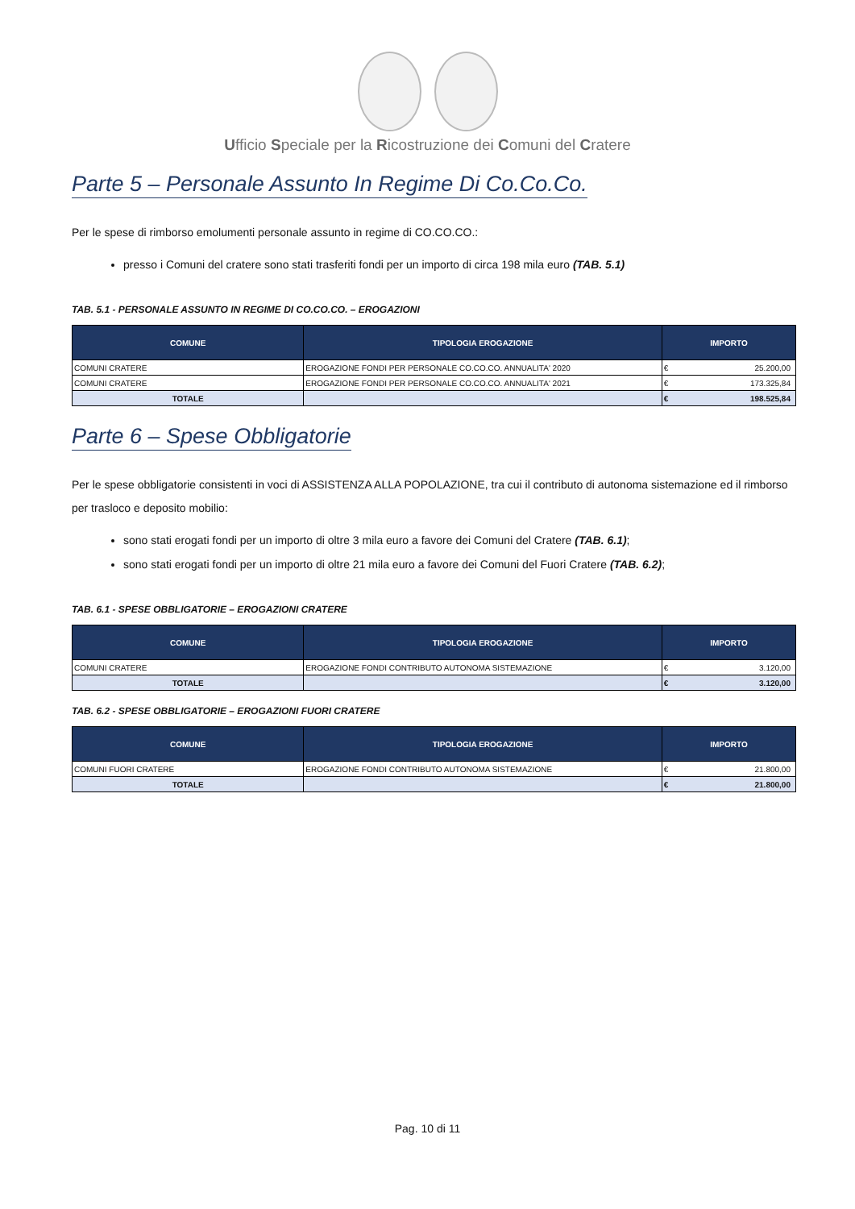Ufficio Speciale per la Ricostruzione dei Comuni del Cratere
Parte 5 – Personale Assunto In Regime Di Co.Co.Co.
Per le spese di rimborso emolumenti personale assunto in regime di CO.CO.CO.:
presso i Comuni del cratere sono stati trasferiti fondi per un importo di circa 198 mila euro (TAB. 5.1)
TAB. 5.1 - PERSONALE ASSUNTO IN REGIME DI CO.CO.CO. – EROGAZIONI
| COMUNE | TIPOLOGIA EROGAZIONE | IMPORTO | |
| --- | --- | --- | --- |
| COMUNI CRATERE | EROGAZIONE FONDI PER PERSONALE CO.CO.CO. ANNUALITA' 2020 | € | 25.200,00 |
| COMUNI CRATERE | EROGAZIONE FONDI PER PERSONALE CO.CO.CO. ANNUALITA' 2021 | € | 173.325,84 |
| TOTALE | | € | 198.525,84 |
Parte 6 – Spese Obbligatorie
Per le spese obbligatorie consistenti in voci di ASSISTENZA ALLA POPOLAZIONE, tra cui il contributo di autonoma sistemazione ed il rimborso per trasloco e deposito mobilio:
sono stati erogati fondi per un importo di oltre 3 mila euro a favore dei Comuni del Cratere (TAB. 6.1);
sono stati erogati fondi per un importo di oltre 21 mila euro a favore dei Comuni del Fuori Cratere (TAB. 6.2);
TAB. 6.1 - SPESE OBBLIGATORIE – EROGAZIONI CRATERE
| COMUNE | TIPOLOGIA EROGAZIONE | IMPORTO | |
| --- | --- | --- | --- |
| COMUNI CRATERE | EROGAZIONE FONDI CONTRIBUTO AUTONOMA SISTEMAZIONE | € | 3.120,00 |
| TOTALE | | € | 3.120,00 |
TAB. 6.2 - SPESE OBBLIGATORIE – EROGAZIONI FUORI CRATERE
| COMUNE | TIPOLOGIA EROGAZIONE | IMPORTO | |
| --- | --- | --- | --- |
| COMUNI FUORI CRATERE | EROGAZIONE FONDI CONTRIBUTO AUTONOMA SISTEMAZIONE | € | 21.800,00 |
| TOTALE | | € | 21.800,00 |
Pag. 10 di 11